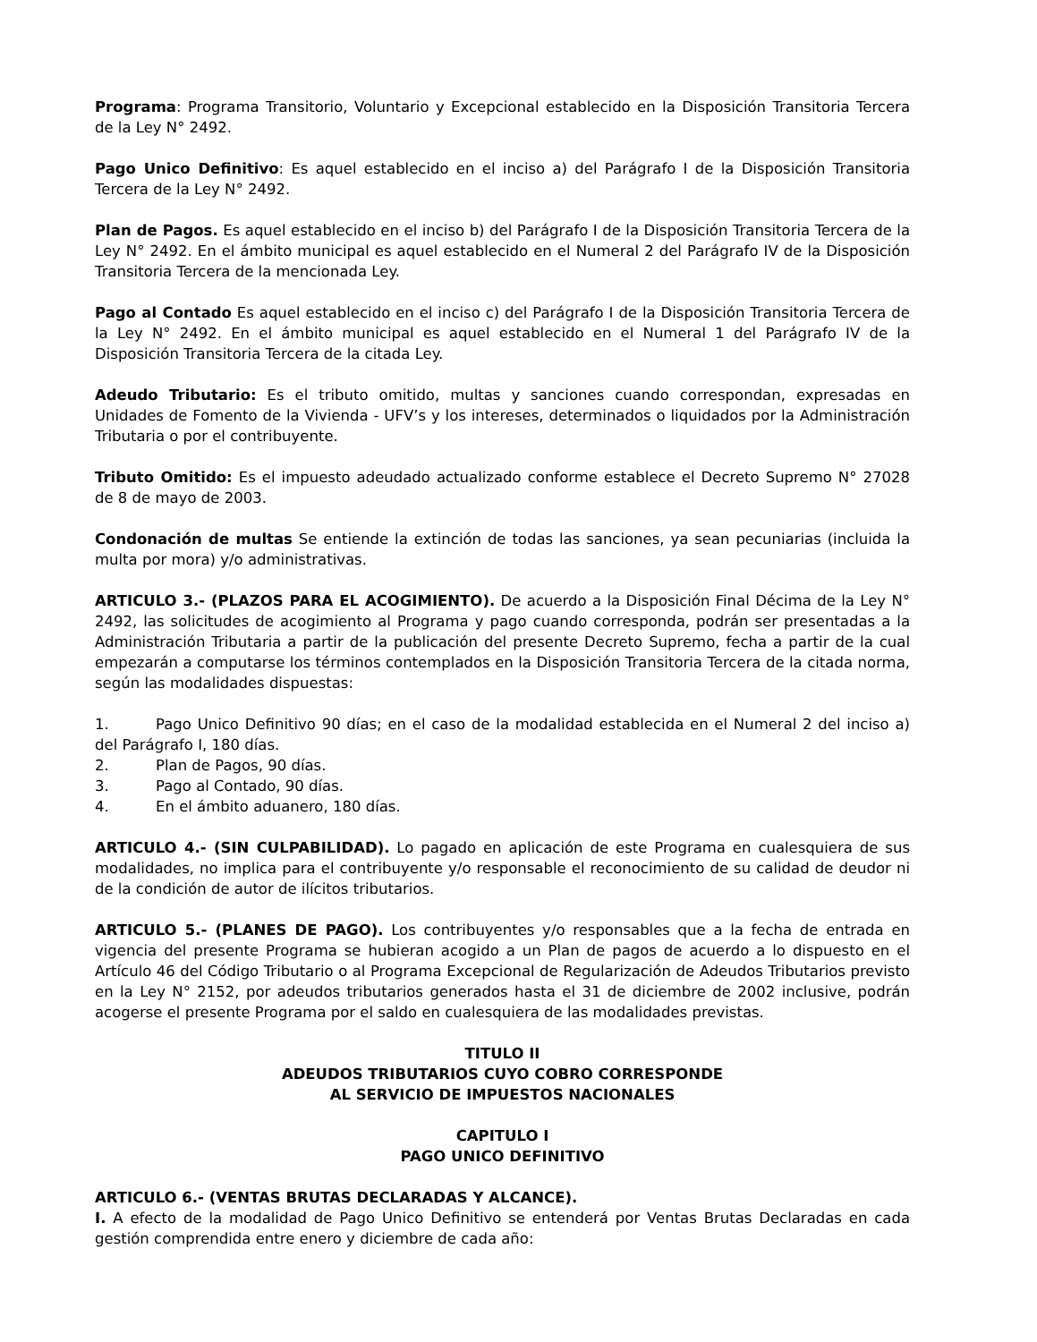Programa: Programa Transitorio, Voluntario y Excepcional establecido en la Disposición Transitoria Tercera de la Ley N° 2492.
Pago Unico Definitivo: Es aquel establecido en el inciso a) del Parágrafo I de la Disposición Transitoria Tercera de la Ley N° 2492.
Plan de Pagos. Es aquel establecido en el inciso b) del Parágrafo I de la Disposición Transitoria Tercera de la Ley N° 2492. En el ámbito municipal es aquel establecido en el Numeral 2 del Parágrafo IV de la Disposición Transitoria Tercera de la mencionada Ley.
Pago al Contado Es aquel establecido en el inciso c) del Parágrafo I de la Disposición Transitoria Tercera de la Ley N° 2492. En el ámbito municipal es aquel establecido en el Numeral 1 del Parágrafo IV de la Disposición Transitoria Tercera de la citada Ley.
Adeudo Tributario: Es el tributo omitido, multas y sanciones cuando correspondan, expresadas en Unidades de Fomento de la Vivienda - UFV’s y los intereses, determinados o liquidados por la Administración Tributaria o por el contribuyente.
Tributo Omitido: Es el impuesto adeudado actualizado conforme establece el Decreto Supremo N° 27028 de 8 de mayo de 2003.
Condonación de multas Se entiende la extinción de todas las sanciones, ya sean pecuniarias (incluida la multa por mora) y/o administrativas.
ARTICULO 3.- (PLAZOS PARA EL ACOGIMIENTO). De acuerdo a la Disposición Final Décima de la Ley N° 2492, las solicitudes de acogimiento al Programa y pago cuando corresponda, podrán ser presentadas a la Administración Tributaria a partir de la publicación del presente Decreto Supremo, fecha a partir de la cual empezarán a computarse los términos contemplados en la Disposición Transitoria Tercera de la citada norma, según las modalidades dispuestas:
1. Pago Unico Definitivo 90 días; en el caso de la modalidad establecida en el Numeral 2 del inciso a) del Parágrafo I, 180 días.
2. Plan de Pagos, 90 días.
3. Pago al Contado, 90 días.
4. En el ámbito aduanero, 180 días.
ARTICULO 4.- (SIN CULPABILIDAD). Lo pagado en aplicación de este Programa en cualesquiera de sus modalidades, no implica para el contribuyente y/o responsable el reconocimiento de su calidad de deudor ni de la condición de autor de ilícitos tributarios.
ARTICULO 5.- (PLANES DE PAGO). Los contribuyentes y/o responsables que a la fecha de entrada en vigencia del presente Programa se hubieran acogido a un Plan de pagos de acuerdo a lo dispuesto en el Artículo 46 del Código Tributario o al Programa Excepcional de Regularización de Adeudos Tributarios previsto en la Ley N° 2152, por adeudos tributarios generados hasta el 31 de diciembre de 2002 inclusive, podrán acogerse el presente Programa por el saldo en cualesquiera de las modalidades previstas.
TITULO II
ADEUDOS TRIBUTARIOS CUYO COBRO CORRESPONDE
AL SERVICIO DE IMPUESTOS NACIONALES
CAPITULO I
PAGO UNICO DEFINITIVO
ARTICULO 6.- (VENTAS BRUTAS DECLARADAS Y ALCANCE).
I. A efecto de la modalidad de Pago Unico Definitivo se entenderá por Ventas Brutas Declaradas en cada gestión comprendida entre enero y diciembre de cada año: